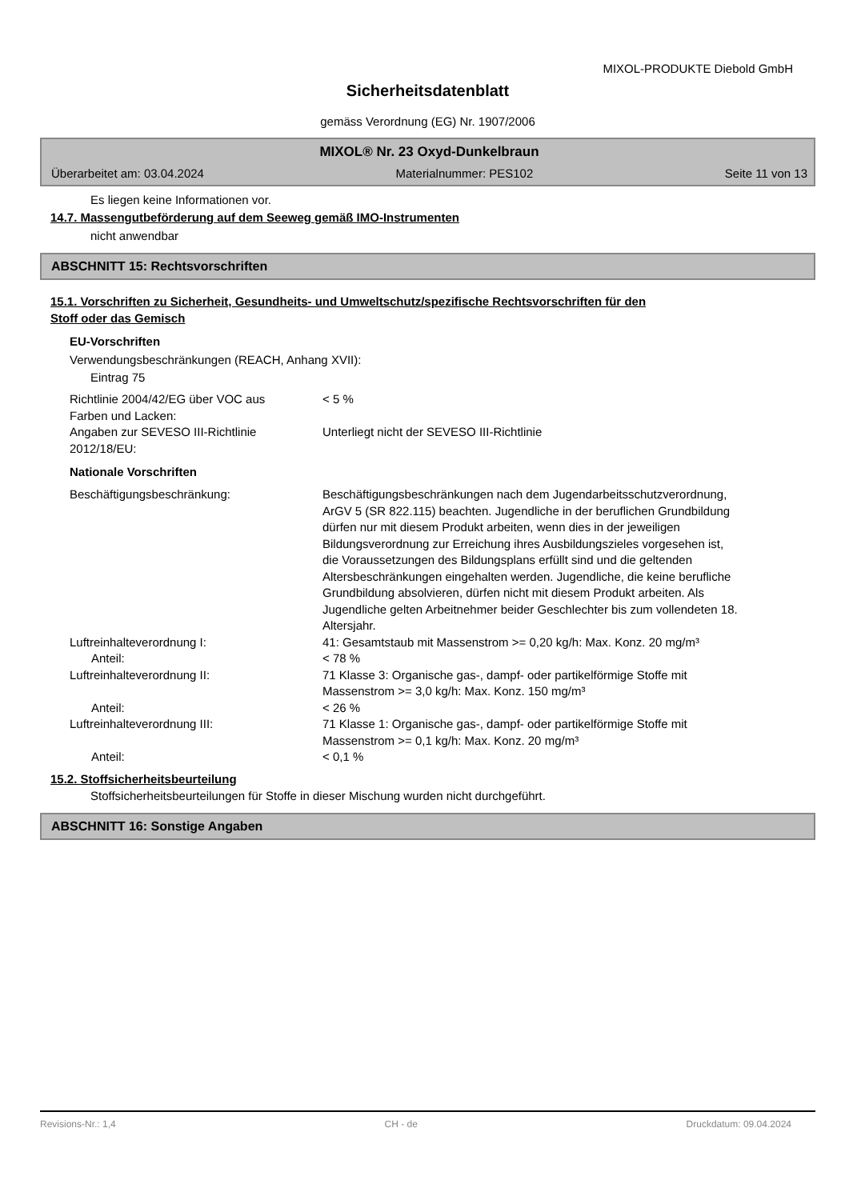MIXOL-PRODUKTE Diebold GmbH
Sicherheitsdatenblatt
gemäss Verordnung (EG) Nr. 1907/2006
MIXOL® Nr. 23 Oxyd-Dunkelbraun
Überarbeitet am: 03.04.2024 Materialnummer: PES102 Seite 11 von 13
Es liegen keine Informationen vor.
14.7. Massengutbeförderung auf dem Seeweg gemäß IMO-Instrumenten
nicht anwendbar
ABSCHNITT 15: Rechtsvorschriften
15.1. Vorschriften zu Sicherheit, Gesundheits- und Umweltschutz/spezifische Rechtsvorschriften für den
Stoff oder das Gemisch
EU-Vorschriften
Verwendungsbeschränkungen (REACH, Anhang XVII):
Eintrag 75
Richtlinie 2004/42/EG über VOC aus
Farben und Lacken:
< 5 %
Angaben zur SEVESO III-Richtlinie
2012/18/EU:
Unterliegt nicht der SEVESO III-Richtlinie
Nationale Vorschriften
Beschäftigungsbeschränkung: Beschäftigungsbeschränkungen nach dem Jugendarbeitsschutzverordnung, ArGV 5 (SR 822.115) beachten. Jugendliche in der beruflichen Grundbildung dürfen nur mit diesem Produkt arbeiten, wenn dies in der jeweiligen Bildungsverordnung zur Erreichung ihres Ausbildungszieles vorgesehen ist, die Voraussetzungen des Bildungsplans erfüllt sind und die geltenden Altersbeschränkungen eingehalten werden. Jugendliche, die keine berufliche Grundbildung absolvieren, dürfen nicht mit diesem Produkt arbeiten. Als Jugendliche gelten Arbeitnehmer beider Geschlechter bis zum vollendeten 18. Altersjahr.
Luftreinhalteverordnung I: 41: Gesamtstaub mit Massenstrom >= 0,20 kg/h: Max. Konz. 20 mg/m³
Anteil: < 78 %
Luftreinhalteverordnung II: 71 Klasse 3: Organische gas-, dampf- oder partikelförmige Stoffe mit Massenstrom >= 3,0 kg/h: Max. Konz. 150 mg/m³
Anteil: < 26 %
Luftreinhalteverordnung III: 71 Klasse 1: Organische gas-, dampf- oder partikelförmige Stoffe mit Massenstrom >= 0,1 kg/h: Max. Konz. 20 mg/m³
Anteil: < 0,1 %
15.2. Stoffsicherheitsbeurteilung
Stoffsicherheitsbeurteilungen für Stoffe in dieser Mischung wurden nicht durchgeführt.
ABSCHNITT 16: Sonstige Angaben
Revisions-Nr.: 1,4 CH - de Druckdatum: 09.04.2024